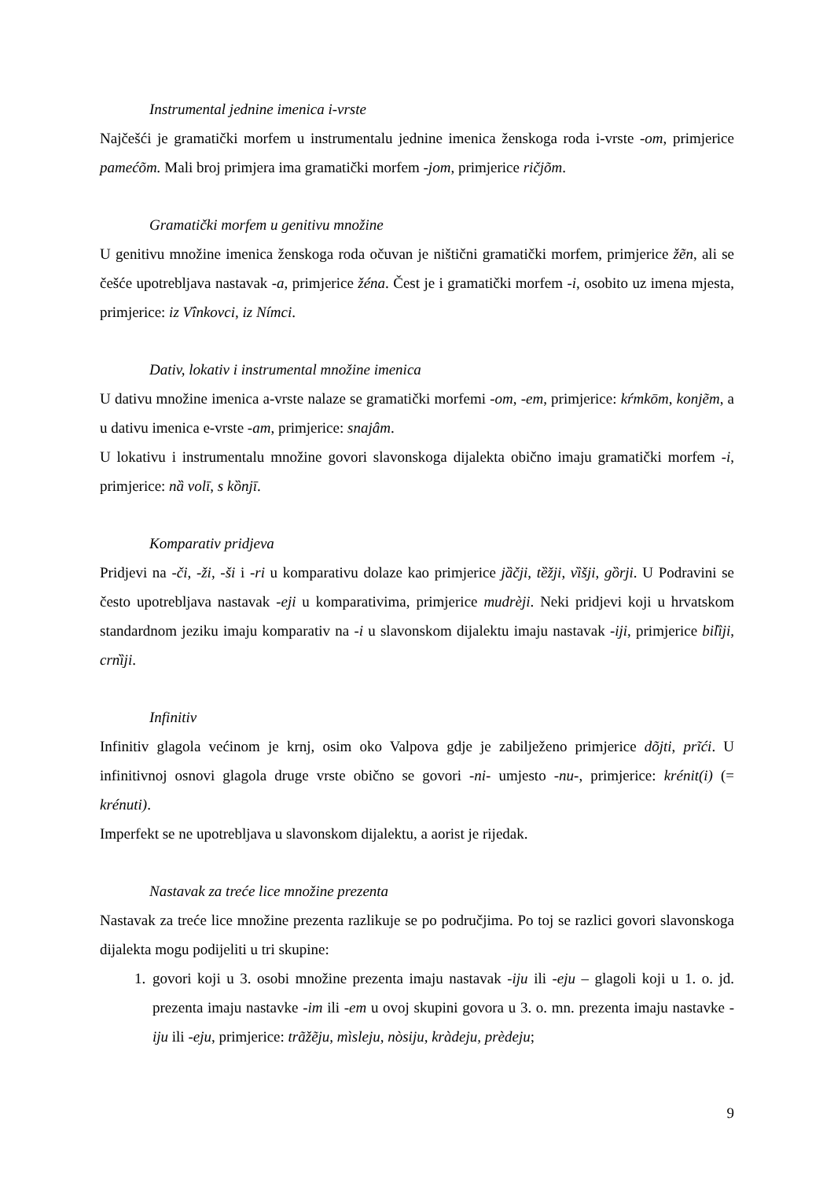Instrumental jednine imenica i-vrste
Najčešći je gramatički morfem u instrumentalu jednine imenica ženskoga roda i-vrste -om, primjerice pamećõm. Mali broj primjera ima gramatički morfem -jom, primjerice ričjõm.
Gramatički morfem u genitivu množine
U genitivu množine imenica ženskoga roda očuvan je ništični gramatički morfem, primjerice žẽn, ali se češće upotrebljava nastavak -a, primjerice žéna. Čest je i gramatički morfem -i, osobito uz imena mjesta, primjerice: iz Vînkovci, iz Nímci.
Dativ, lokativ i instrumental množine imenica
U dativu množine imenica a-vrste nalaze se gramatički morfemi -om, -em, primjerice: kŕmkōm, konjẽm, a u dativu imenica e-vrste -am, primjerice: snajâm.
U lokativu i instrumentalu množine govori slavonskoga dijalekta obično imaju gramatički morfem -i, primjerice: nȁ volī, s kȍnjī.
Komparativ pridjeva
Pridjevi na -či, -ži, -ši i -ri u komparativu dolaze kao primjerice jȁčji, tȅžji, vȉšji, gȍrji. U Podravini se često upotrebljava nastavak -eji u komparativima, primjerice mudrèji. Neki pridjevi koji u hrvatskom standardnom jeziku imaju komparativ na -i u slavonskom dijalektu imaju nastavak -iji, primjerice bilȉji, crnȉji.
Infinitiv
Infinitiv glagola većinom je krnj, osim oko Valpova gdje je zabilježeno primjerice dõjti, prĩći. U infinitivnoj osnovi glagola druge vrste obično se govori -ni- umjesto -nu-, primjerice: krénit(i) (= krénuti).
Imperfekt se ne upotrebljava u slavonskom dijalektu, a aorist je rijedak.
Nastavak za treće lice množine prezenta
Nastavak za treće lice množine prezenta razlikuje se po područjima. Po toj se razlici govori slavonskoga dijalekta mogu podijeliti u tri skupine:
1. govori koji u 3. osobi množine prezenta imaju nastavak -iju ili -eju – glagoli koji u 1. o. jd. prezenta imaju nastavke -im ili -em u ovoj skupini govora u 3. o. mn. prezenta imaju nastavke -iju ili -eju, primjerice: trãžẽju, mìsleju, nòsiju, kràdeju, prèdeju;
9